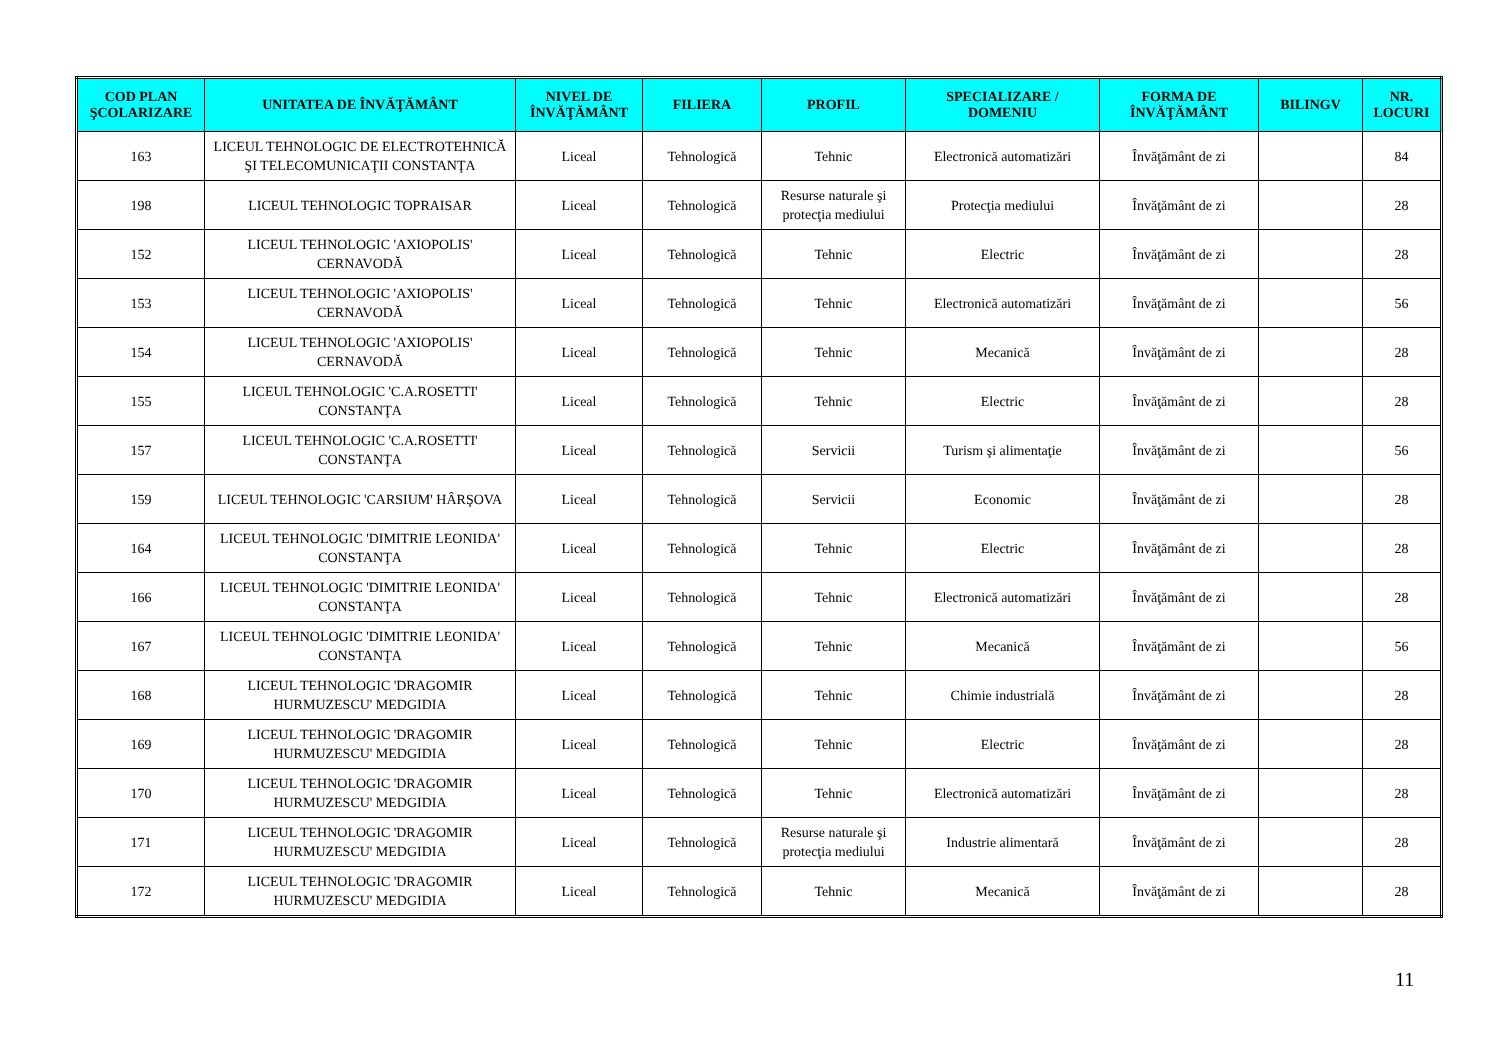| COD PLAN ŞCOLARIZARE | UNITATEA DE ÎNVĂŢĂMÂNT | NIVEL DE ÎNVĂŢĂMÂNT | FILIERA | PROFIL | SPECIALIZARE / DOMENIU | FORMA DE ÎNVĂŢĂMÂNT | BILINGV | NR. LOCURI |
| --- | --- | --- | --- | --- | --- | --- | --- | --- |
| 163 | LICEUL TEHNOLOGIC DE ELECTROTEHNICĂ ŞI TELECOMUNICAŢII CONSTANŢA | Liceal | Tehnologică | Tehnic | Electronică automatizări | Învăţământ de zi | | 84 |
| 198 | LICEUL TEHNOLOGIC TOPRAISAR | Liceal | Tehnologică | Resurse naturale şi protecţia mediului | Protecţia mediului | Învăţământ de zi | | 28 |
| 152 | LICEUL TEHNOLOGIC 'AXIOPOLIS' CERNAVODĂ | Liceal | Tehnologică | Tehnic | Electric | Învăţământ de zi | | 28 |
| 153 | LICEUL TEHNOLOGIC 'AXIOPOLIS' CERNAVODĂ | Liceal | Tehnologică | Tehnic | Electronică automatizări | Învăţământ de zi | | 56 |
| 154 | LICEUL TEHNOLOGIC 'AXIOPOLIS' CERNAVODĂ | Liceal | Tehnologică | Tehnic | Mecanică | Învăţământ de zi | | 28 |
| 155 | LICEUL TEHNOLOGIC 'C.A.ROSETTI' CONSTANŢA | Liceal | Tehnologică | Tehnic | Electric | Învăţământ de zi | | 28 |
| 157 | LICEUL TEHNOLOGIC 'C.A.ROSETTI' CONSTANŢA | Liceal | Tehnologică | Servicii | Turism şi alimentaţie | Învăţământ de zi | | 56 |
| 159 | LICEUL TEHNOLOGIC 'CARSIUM' HÂRŞOVA | Liceal | Tehnologică | Servicii | Economic | Învăţământ de zi | | 28 |
| 164 | LICEUL TEHNOLOGIC 'DIMITRIE LEONIDA' CONSTANŢA | Liceal | Tehnologică | Tehnic | Electric | Învăţământ de zi | | 28 |
| 166 | LICEUL TEHNOLOGIC 'DIMITRIE LEONIDA' CONSTANŢA | Liceal | Tehnologică | Tehnic | Electronică automatizări | Învăţământ de zi | | 28 |
| 167 | LICEUL TEHNOLOGIC 'DIMITRIE LEONIDA' CONSTANŢA | Liceal | Tehnologică | Tehnic | Mecanică | Învăţământ de zi | | 56 |
| 168 | LICEUL TEHNOLOGIC 'DRAGOMIR HURMUZESCU' MEDGIDIA | Liceal | Tehnologică | Tehnic | Chimie industrială | Învăţământ de zi | | 28 |
| 169 | LICEUL TEHNOLOGIC 'DRAGOMIR HURMUZESCU' MEDGIDIA | Liceal | Tehnologică | Tehnic | Electric | Învăţământ de zi | | 28 |
| 170 | LICEUL TEHNOLOGIC 'DRAGOMIR HURMUZESCU' MEDGIDIA | Liceal | Tehnologică | Tehnic | Electronică automatizări | Învăţământ de zi | | 28 |
| 171 | LICEUL TEHNOLOGIC 'DRAGOMIR HURMUZESCU' MEDGIDIA | Liceal | Tehnologică | Resurse naturale şi protecţia mediului | Industrie alimentară | Învăţământ de zi | | 28 |
| 172 | LICEUL TEHNOLOGIC 'DRAGOMIR HURMUZESCU' MEDGIDIA | Liceal | Tehnologică | Tehnic | Mecanică | Învăţământ de zi | | 28 |
11